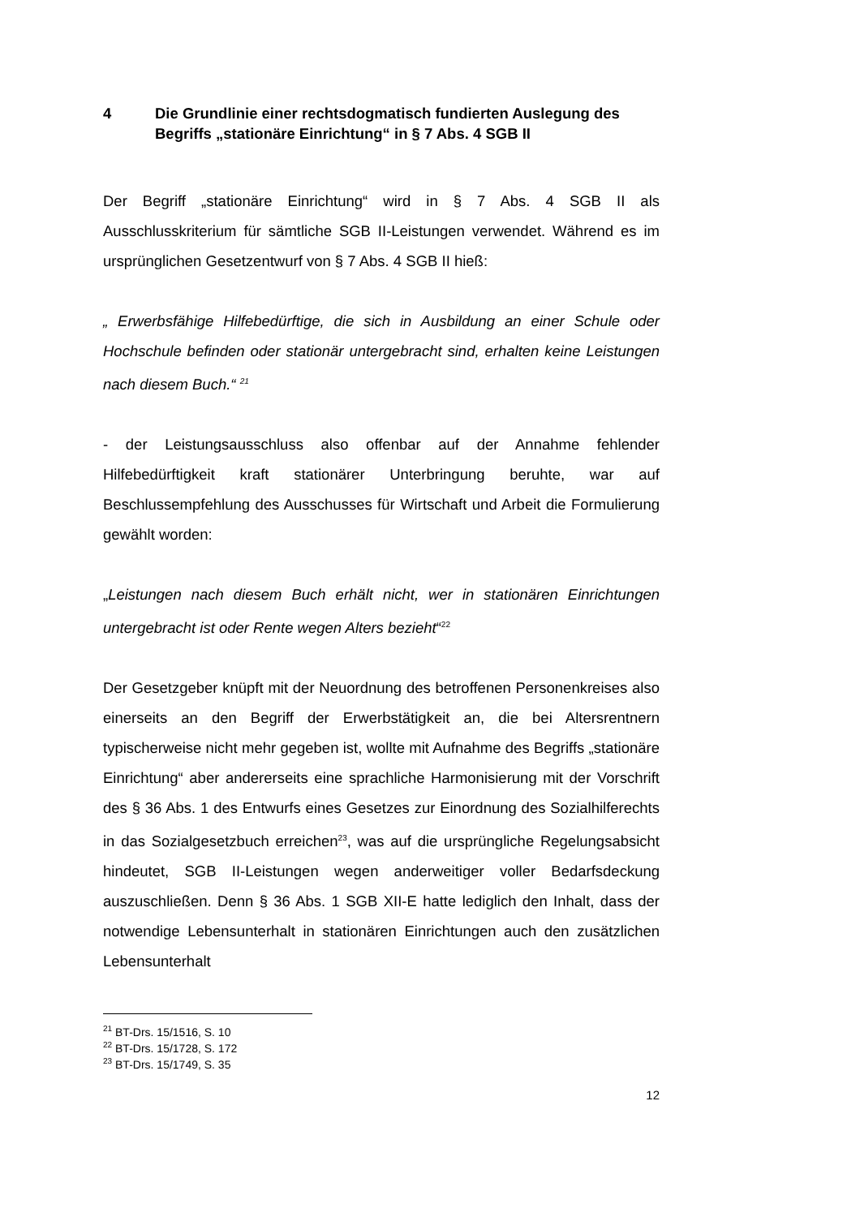4 Die Grundlinie einer rechtsdogmatisch fundierten Auslegung des Begriffs „stationäre Einrichtung“ in § 7 Abs. 4 SGB II
Der Begriff „stationäre Einrichtung“ wird in § 7 Abs. 4 SGB II als Ausschlusskriterium für sämtliche SGB II-Leistungen verwendet. Während es im ursprünglichen Gesetzentwurf von § 7 Abs. 4 SGB II hieß:
„ Erwerbsfähige Hilfebedürftige, die sich in Ausbildung an einer Schule oder Hochschule befinden oder stationär untergebracht sind, erhalten keine Leistungen nach diesem Buch.“ <sup>21</sup>
- der Leistungsausschluss also offenbar auf der Annahme fehlender Hilfebedürftigkeit kraft stationärer Unterbringung beruhte, war auf Beschlussempfehlung des Ausschusses für Wirtschaft und Arbeit die Formulierung gewählt worden:
„Leistungen nach diesem Buch erhält nicht, wer in stationären Einrichtungen untergebracht ist oder Rente wegen Alters bezieht“<sup>22</sup>
Der Gesetzgeber knüpft mit der Neuordnung des betroffenen Personenkreises also einerseits an den Begriff der Erwerbstätigkeit an, die bei Altersrentnern typischerweise nicht mehr gegeben ist, wollte mit Aufnahme des Begriffs „stationäre Einrichtung“ aber andererseits eine sprachliche Harmonisierung mit der Vorschrift des § 36 Abs. 1 des Entwurfs eines Gesetzes zur Einordnung des Sozialhilferechts in das Sozialgesetzbuch erreichen<sup>23</sup>, was auf die ursprüngliche Regelungsabsicht hindeutet, SGB II-Leistungen wegen anderweitiger voller Bedarfsdeckung auszuschließen. Denn § 36 Abs. 1 SGB XII-E hatte lediglich den Inhalt, dass der notwendige Lebensunterhalt in stationären Einrichtungen auch den zusätzlichen Lebensunterhalt
<sup>21</sup> BT-Drs. 15/1516, S. 10
<sup>22</sup> BT-Drs. 15/1728, S. 172
<sup>23</sup> BT-Drs. 15/1749, S. 35
12